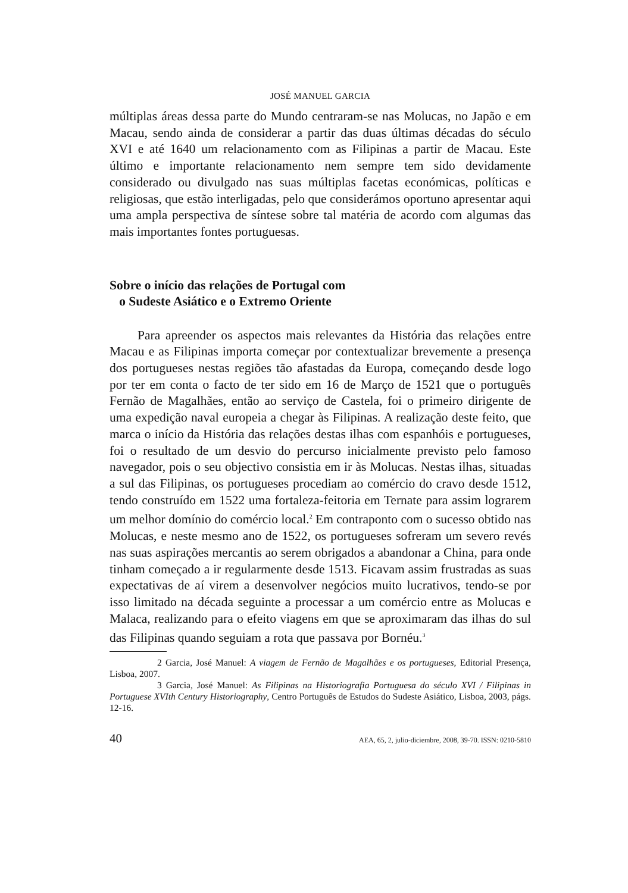JOSÉ MANUEL GARCIA
múltiplas áreas dessa parte do Mundo centraram-se nas Molucas, no Japão e em Macau, sendo ainda de considerar a partir das duas últimas décadas do século XVI e até 1640 um relacionamento com as Filipinas a partir de Macau. Este último e importante relacionamento nem sempre tem sido devidamente considerado ou divulgado nas suas múltiplas facetas económicas, políticas e religiosas, que estão interligadas, pelo que considerámos oportuno apresentar aqui uma ampla perspectiva de síntese sobre tal matéria de acordo com algumas das mais importantes fontes portuguesas.
Sobre o início das relações de Portugal com
o Sudeste Asiático e o Extremo Oriente
Para apreender os aspectos mais relevantes da História das relações entre Macau e as Filipinas importa começar por contextualizar brevemente a presença dos portugueses nestas regiões tão afastadas da Europa, começando desde logo por ter em conta o facto de ter sido em 16 de Março de 1521 que o português Fernão de Magalhães, então ao serviço de Castela, foi o primeiro dirigente de uma expedição naval europeia a chegar às Filipinas. A realização deste feito, que marca o início da História das relações destas ilhas com espanhóis e portugueses, foi o resultado de um desvio do percurso inicialmente previsto pelo famoso navegador, pois o seu objectivo consistia em ir às Molucas. Nestas ilhas, situadas a sul das Filipinas, os portugueses procediam ao comércio do cravo desde 1512, tendo construído em 1522 uma fortaleza-feitoria em Ternate para assim lograrem um melhor domínio do comércio local.<sup>2</sup> Em contraponto com o sucesso obtido nas Molucas, e neste mesmo ano de 1522, os portugueses sofreram um severo revés nas suas aspirações mercantis ao serem obrigados a abandonar a China, para onde tinham começado a ir regularmente desde 1513. Ficavam assim frustradas as suas expectativas de aí virem a desenvolver negócios muito lucrativos, tendo-se por isso limitado na década seguinte a processar a um comércio entre as Molucas e Malaca, realizando para o efeito viagens em que se aproximaram das ilhas do sul das Filipinas quando seguiam a rota que passava por Bornéu.<sup>3</sup>
2 Garcia, José Manuel: A viagem de Fernão de Magalhães e os portugueses, Editorial Presença, Lisboa, 2007.
3 Garcia, José Manuel: As Filipinas na Historiografia Portuguesa do século XVI / Filipinas in Portuguese XVIth Century Historiography, Centro Português de Estudos do Sudeste Asiático, Lisboa, 2003, págs. 12-16.
40 AEA, 65, 2, julio-diciembre, 2008, 39-70. ISSN: 0210-5810